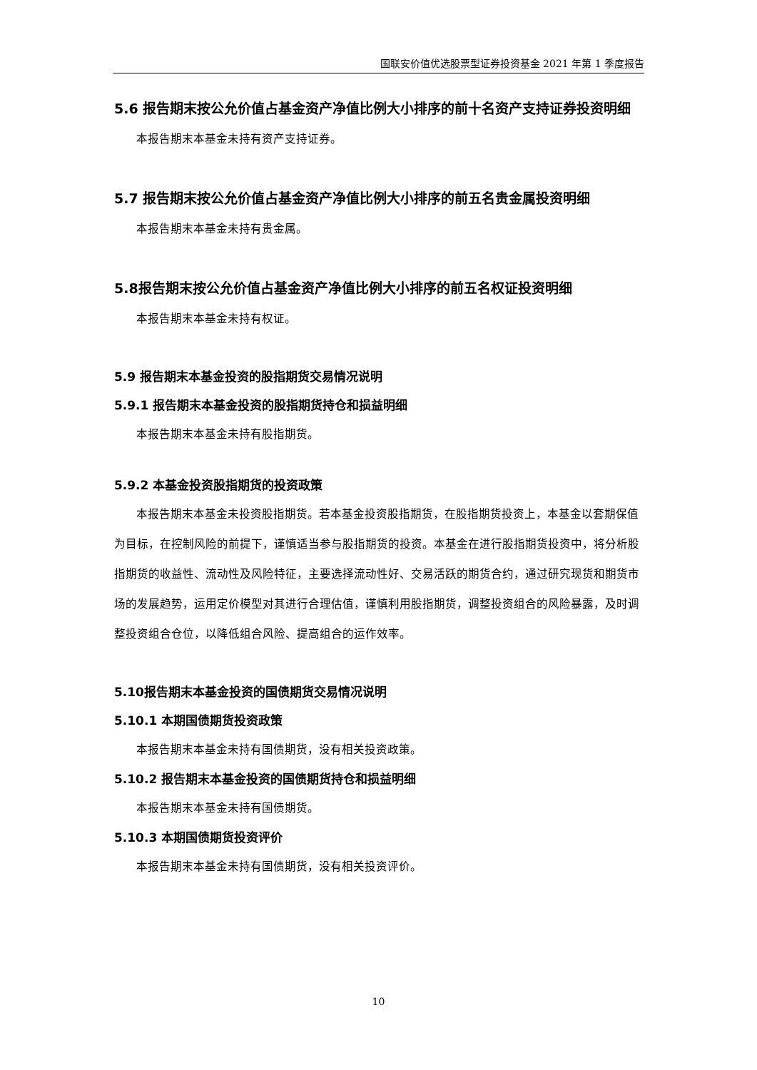国联安价值优选股票型证券投资基金 2021 年第 1 季度报告
5.6 报告期末按公允价值占基金资产净值比例大小排序的前十名资产支持证券投资明细
本报告期末本基金未持有资产支持证券。
5.7 报告期末按公允价值占基金资产净值比例大小排序的前五名贵金属投资明细
本报告期末本基金未持有贵金属。
5.8报告期末按公允价值占基金资产净值比例大小排序的前五名权证投资明细
本报告期末本基金未持有权证。
5.9 报告期末本基金投资的股指期货交易情况说明
5.9.1 报告期末本基金投资的股指期货持仓和损益明细
本报告期末本基金未持有股指期货。
5.9.2 本基金投资股指期货的投资政策
本报告期末本基金未投资股指期货。若本基金投资股指期货，在股指期货投资上，本基金以套期保值为目标，在控制风险的前提下，谨慎适当参与股指期货的投资。本基金在进行股指期货投资中，将分析股指期货的收益性、流动性及风险特征，主要选择流动性好、交易活跃的期货合约，通过研究现货和期货市场的发展趋势，运用定价模型对其进行合理估值，谨慎利用股指期货，调整投资组合的风险暴露，及时调整投资组合仓位，以降低组合风险、提高组合的运作效率。
5.10报告期末本基金投资的国债期货交易情况说明
5.10.1 本期国债期货投资政策
本报告期末本基金未持有国债期货，没有相关投资政策。
5.10.2 报告期末本基金投资的国债期货持仓和损益明细
本报告期末本基金未持有国债期货。
5.10.3 本期国债期货投资评价
本报告期末本基金未持有国债期货，没有相关投资评价。
10